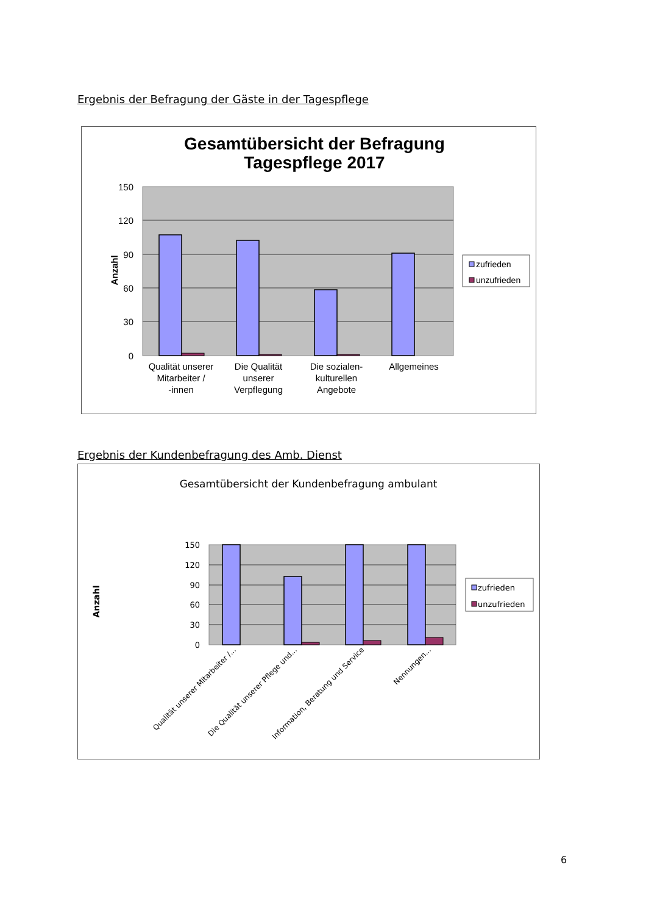Ergebnis der Befragung der Gäste in der Tagespflege
Gesamtübersicht der Befragung
Tagespflege 2017
150
120
90
60
30
0
Anzahl
Qualität unserer
Mitarbeiter /
-innen
Die Qualität
unserer
Verpflegung
Die sozialen-
kulturellen
Angebote
Allgemeines
zufrieden
unzufrieden
Ergebnis der Kundenbefragung des Amb. Dienst
Gesamtübersicht der Kundenbefragung ambulant
150
120
90
60
30
0
Anzahl
Qualität unserer Mitarbeiter /...
Die Qualität unserer Pflege und...
Information, Beratung und Service
Nennungen...
zufrieden
unzufrieden
6